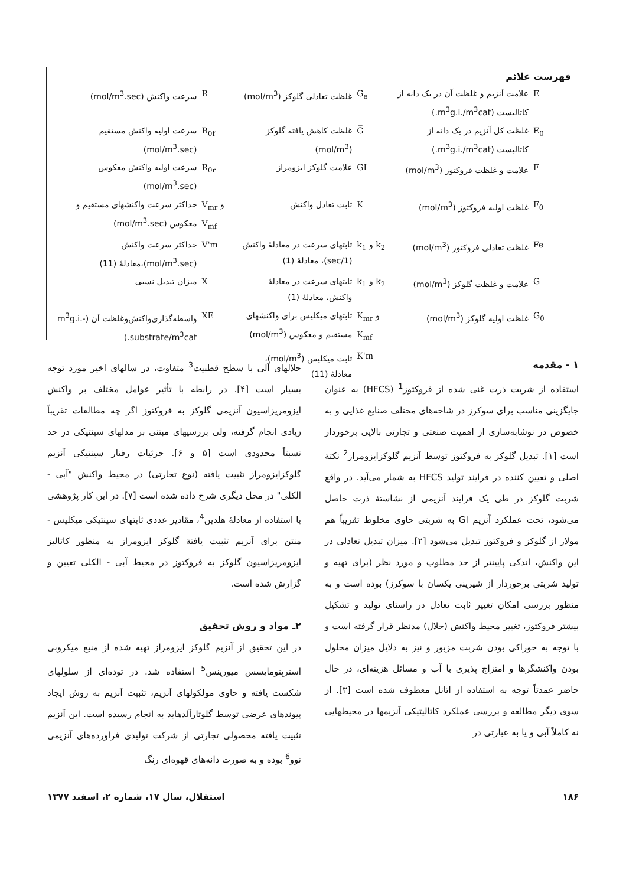فهرست علائم
| E | علامت آنزیم و غلظت آن در یک دانه از کاتالیست (m<sup>3</sup>g.i./m<sup>3</sup>cat.) | G<sub>e</sub> | غلظت تعادلی گلوکز (mol/m<sup>3</sup>) | R | سرعت واکنش (mol/m<sup>3</sup>.sec) |
| E<sub>0</sub> | غلظت کل آنزیم در یک دانه از کاتالیست (m<sup>3</sup>g.i./m<sup>3</sup>cat.) | G̅ | غلظت کاهش یافته گلوکز (mol/m<sup>3</sup>) | R<sub>0f</sub> | سرعت اولیه واکنش مستقیم (mol/m<sup>3</sup>.sec) |
| F | علامت و غلظت فروکتوز (mol/m<sup>3</sup>) | GI | علامت گلوکز ایزومراز | R<sub>0r</sub> | سرعت اولیه واکنش معکوس (mol/m<sup>3</sup>.sec) |
| F<sub>0</sub> | غلظت اولیه فروکتوز (mol/m<sup>3</sup>) | K | ثابت تعادل واکنش | V<sub>mr</sub> و V<sub>mf</sub> | حداکثر سرعت واکنشهای مستقیم و معکوس (mol/m<sup>3</sup>.sec) |
| Fe | غلظت تعادلی فروکتوز (mol/m<sup>3</sup>) | k<sub>1</sub> و k<sub>2</sub> | ثابتهای سرعت در معادلهٔ واکنش (1/sec)، معادلهٔ (1) | V'm | حداکثر سرعت واکنش (mol/m<sup>3</sup>.sec)،معادلهٔ (11) |
| G | علامت و غلظت گلوکز (mol/m<sup>3</sup>) | k<sub>1</sub> و k<sub>2</sub> | ثابتهای سرعت در معادلهٔ واکنش، معادلهٔ (1) | X | میزان تبدیل نسبی |
| G<sub>0</sub> | غلظت اولیه گلوکز (mol/m<sup>3</sup>) | K<sub>mr</sub> و K<sub>mf</sub> | ثابتهای میکلیس برای واکنشهای مستقیم و معکوس (mol/m<sup>3</sup>) | XE | واسطه‌گذاری‌واکنش‌وغلظت آن (m<sup>3</sup>g.i.-substrate/m<sup>3</sup>cat.) |
| | | K'm | ثابت میکلیس (mol/m<sup>3</sup>)، معادلهٔ (11) | | |
۱ - مقدمه
استفاده از شربت ذرت غنی شده از فروکتوز<sup>1</sup> (HFCS) به عنوان جایگزینی مناسب برای سوکرز در شاخه‌های مختلف صنایع غذایی و به خصوص در نوشابه‌سازی از اهمیت صنعتی و تجارتی بالایی برخوردار است [۱]. تبدیل گلوکز به فروکتوز توسط آنزیم گلوکزایزومراز<sup>2</sup> نکتهٔ اصلی و تعیین کننده در فرایند تولید HFCS به شمار می‌آید. در واقع شربت گلوکز در طی یک فرایند آنزیمی از نشاستهٔ ذرت حاصل می‌شود، تحت عملکرد آنزیم GI به شربتی حاوی مخلوط تقریباً هم مولار از گلوکز و فروکتوز تبدیل می‌شود [۲]. میزان تبدیل تعادلی در این واکنش، اندکی پایینتر از حد مطلوب و مورد نظر (برای تهیه و تولید شربتی برخوردار از شیرینی یکسان با سوکرز) بوده است و به منظور بررسی امکان تغییر ثابت تعادل در راستای تولید و تشکیل بیشتر فروکتوز، تغییر محیط واکنش (حلال) مدنظر قرار گرفته است و با توجه به خوراکی بودن شربت مزبور و نیز به دلایل میزان محلول بودن واکنشگرها و امتزاج پذیری با آب و مسائل هزینه‌ای، در حال حاضر عمدتاً توجه به استفاده از اتانل معطوف شده است [۳]. از سوی دیگر مطالعه و بررسی عملکرد کاتالیتیکی آنزیمها در محیطهایی نه کاملاً آبی و یا به عبارتی در
حلالهای آلی با سطح قطبیت<sup>3</sup> متفاوت، در سالهای اخیر مورد توجه بسیار است [۴]. در رابطه با تأثیر عوامل مختلف بر واکنش ایزومریزاسیون آنزیمی گلوکز به فروکتوز اگر چه مطالعات تقریباً زیادی انجام گرفته، ولی بررسیهای مبتنی بر مدلهای سینتیکی در حد نسبتاً محدودی است [۵ و ۶]. جزئیات رفتار سینتیکی آنزیم گلوکزایزومراز تثبیت یافته (نوع تجارتی) در محیط واکنش "آبی - الکلی" در محل دیگری شرح داده شده است [۷]. در این کار پژوهشی با استفاده از معادلهٔ هلدین<sup>4</sup>، مقادیر عددی ثابتهای سینتیکی میکلیس - منتن برای آنزیم تثبیت یافتهٔ گلوکز ایزومراز به منظور کاتالیز ایزومریزاسیون گلوکز به فروکتوز در محیط آبی - الکلی تعیین و گزارش شده است.
۲ـ مواد و روش تحقیق
در این تحقیق از آنزیم گلوکز ایزومراز تهیه شده از منبع میکروبی استرپتومایسس میورینس<sup>5</sup> استفاده شد. در توده‌ای از سلولهای شکست یافته و حاوی مولکولهای آنزیم، تثبیت آنزیم به روش ایجاد پیوندهای عرضی توسط گلوتارآلدهاید به انجام رسیده است. این آنزیم تثبیت یافته محصولی تجارتی از شرکت تولیدی فراورده‌های آنزیمی نوو<sup>6</sup> بوده و به صورت دانه‌های قهوه‌ای رنگ
۱۸۶ استقلال، سال ۱۷، شماره ۲، اسفند ۱۳۷۷